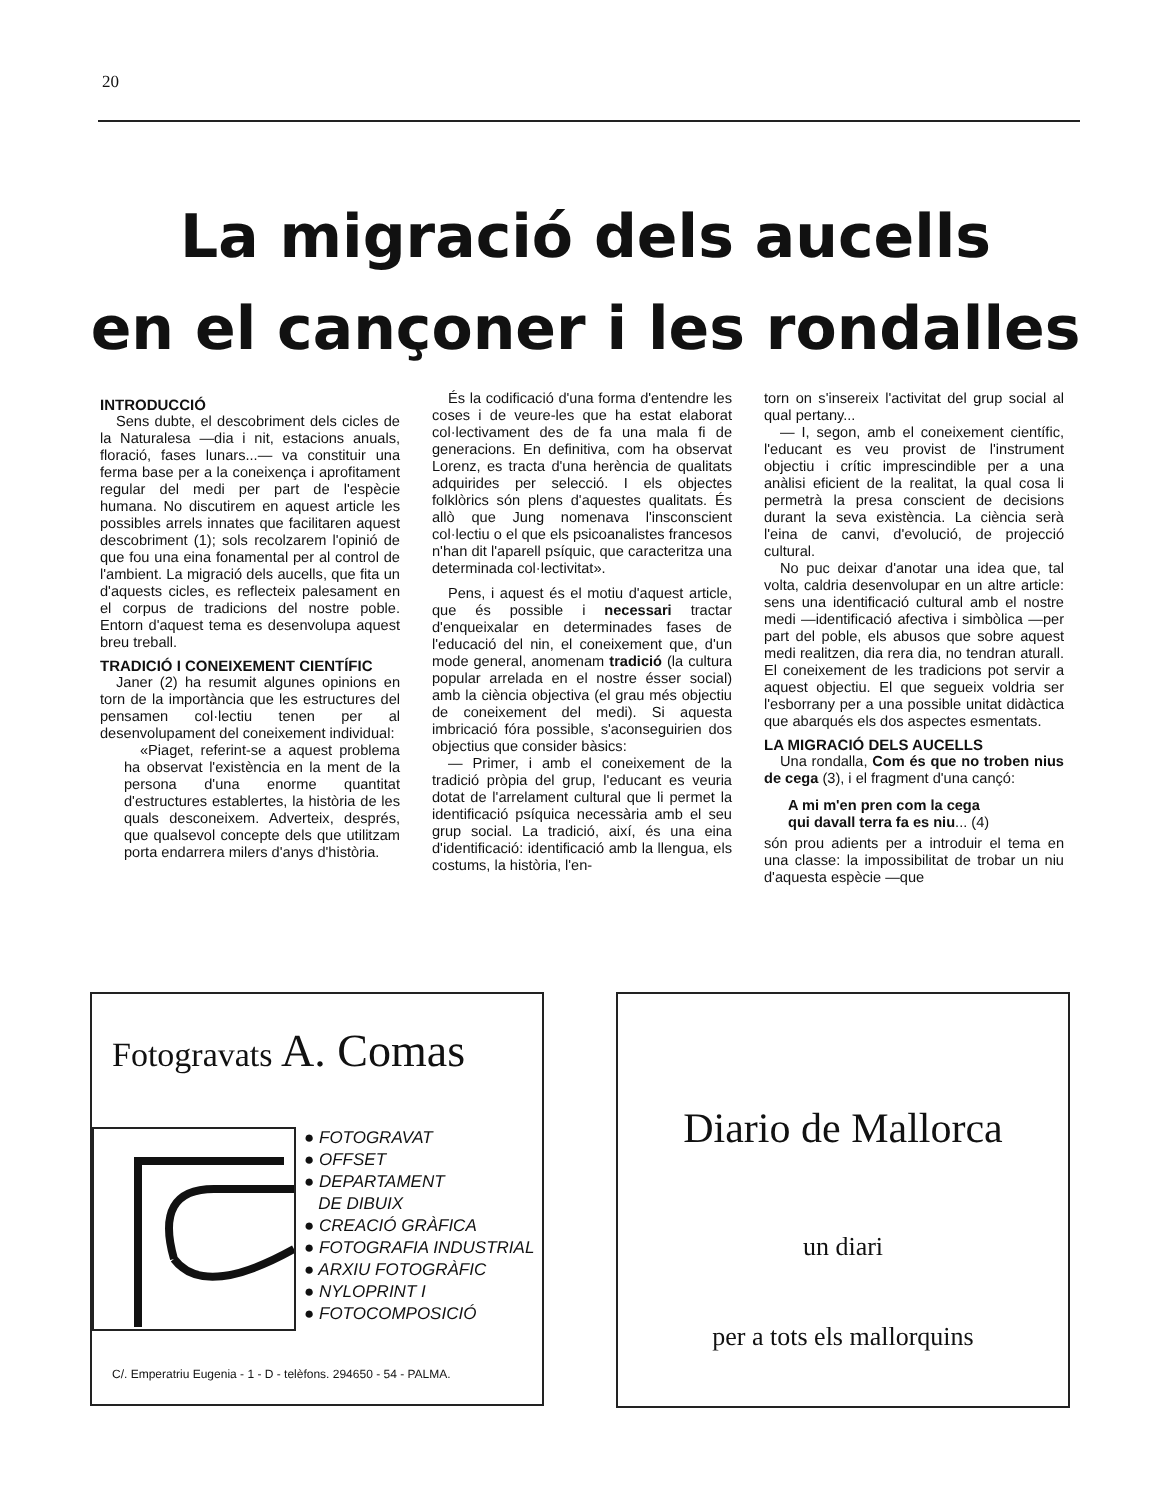20
La migració dels aucells
en el cançoner i les rondalles
INTRODUCCIÓ
Sens dubte, el descobriment dels cicles de la Naturalesa —dia i nit, estacions anuals, floració, fases lunars...— va constituir una ferma base per a la coneixença i aprofitament regular del medi per part de l'espècie humana. No discutirem en aquest article les possibles arrels innates que facilitaren aquest descobriment (1); sols recolzarem l'opinió de que fou una eina fonamental per al control de l'ambient. La migració dels aucells, que fita un d'aquests cicles, es reflecteix palesament en el corpus de tradicions del nostre poble. Entorn d'aquest tema es desenvolupa aquest breu treball.
TRADICIÓ I CONEIXEMENT CIENTÍFIC
Janer (2) ha resumit algunes opinions en torn de la importància que les estructures del pensamen col·lectiu tenen per al desenvolupament del coneixement individual:
«Piaget, referint-se a aquest problema ha observat l'existència en la ment de la persona d'una enorme quantitat d'estructures establertes, la història de les quals desconeixem. Adverteix, després, que qualsevol concepte dels que utilitzam porta endarrera milers d'anys d'història.
És la codificació d'una forma d'entendre les coses i de veure-les que ha estat elaborat col·lectivament des de fa una mala fi de generacions. En definitiva, com ha observat Lorenz, es tracta d'una herència de qualitats adquirides per selecció. I els objectes folklòrics són plens d'aquestes qualitats. És allò que Jung nomenava l'insconscient col·lectiu o el que els psicoanalistes francesos n'han dit l'aparell psíquic, que caracteritza una determinada col·lectivitat».
Pens, i aquest és el motiu d'aquest article, que és possible i necessari tractar d'enqueixalar en determinades fases de l'educació del nin, el coneixement que, d'un mode general, anomenam tradició (la cultura popular arrelada en el nostre ésser social) amb la ciència objectiva (el grau més objectiu de coneixement del medi). Si aquesta imbricació fóra possible, s'aconseguirien dos objectius que consider bàsics:
— Primer, i amb el coneixement de la tradició pròpia del grup, l'educant es veuria dotat de l'arrelament cultural que li permet la identificació psíquica necessària amb el seu grup social. La tradició, així, és una eina d'identificació: identificació amb la llengua, els costums, la història, l'en-
torn on s'insereix l'activitat del grup social al qual pertany...
— I, segon, amb el coneixement científic, l'educant es veu provist de l'instrument objectiu i crític imprescindible per a una anàlisi eficient de la realitat, la qual cosa li permetrà la presa conscient de decisions durant la seva existència. La ciència serà l'eina de canvi, d'evolució, de projecció cultural.
No puc deixar d'anotar una idea que, tal volta, caldria desenvolupar en un altre article: sens una identificació cultural amb el nostre medi —identificació afectiva i simbòlica —per part del poble, els abusos que sobre aquest medi realitzen, dia rera dia, no tendran aturall. El coneixement de les tradicions pot servir a aquest objectiu. El que segueix voldria ser l'esborrany per a una possible unitat didàctica que abarqués els dos aspectes esmentats.
LA MIGRACIÓ DELS AUCELLS
Una rondalla, Com és que no troben nius de cega (3), i el fragment d'una cançó:
A mi m'en pren com la cega
qui davall terra fa es niu... (4)
són prou adients per a introduir el tema en una classe: la impossibilitat de trobar un niu d'aquesta espècie —que
Fotogravats A. Comas
● FOTOGRAVAT
● OFFSET
● DEPARTAMENT
DE DIBUIX
● CREACIÓ GRÀFICA
● FOTOGRAFIA INDUSTRIAL
● ARXIU FOTOGRÀFIC
● NYLOPRINT I
● FOTOCOMPOSICIÓ
C/. Emperatriu Eugenia - 1 - D - telèfons. 294650 - 54 - PALMA.
Diario de Mallorca
un diari
per a tots els mallorquins